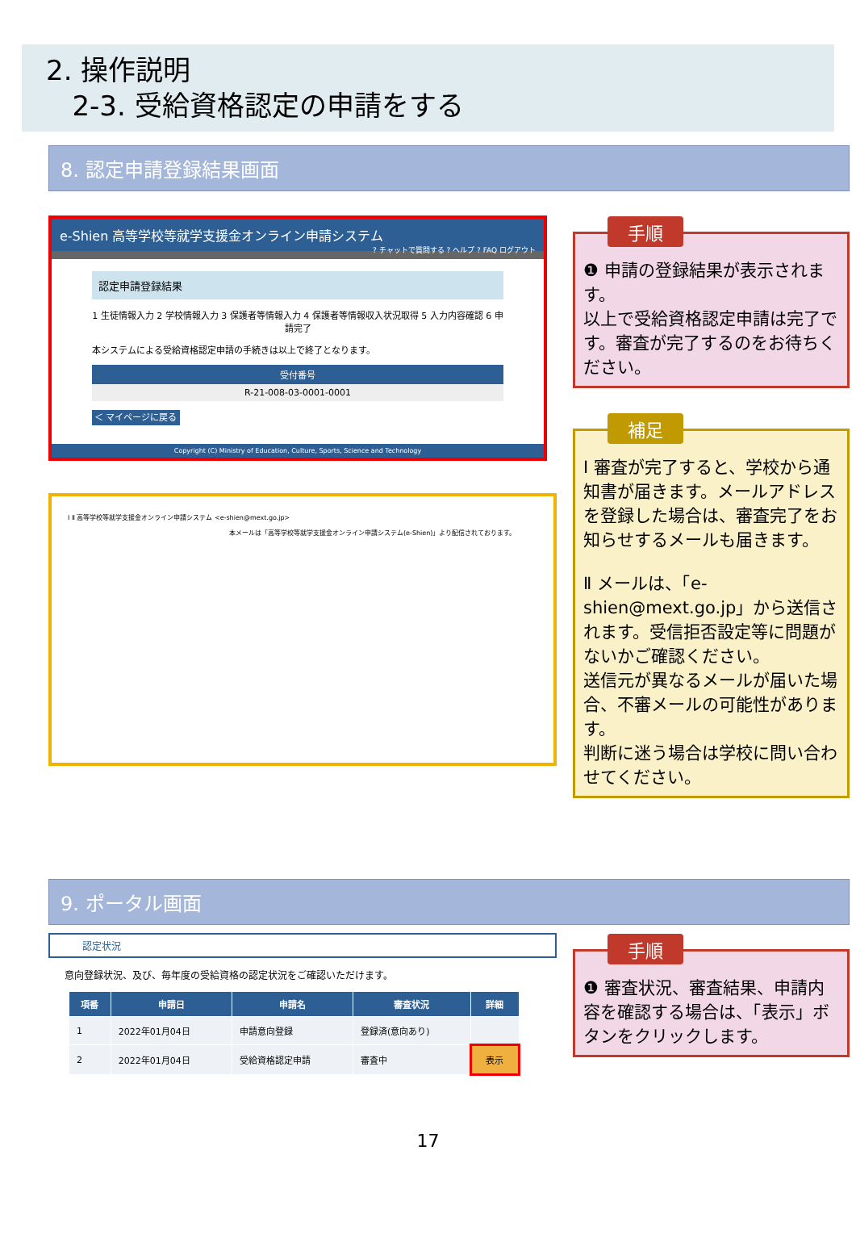2. 操作説明
2-3. 受給資格認定の申請をする
8. 認定申請登録結果画面
e-Shien 高等学校等就学支援金オンライン申請システム ? チャットで質問する ? ヘルプ ? FAQ ログアウト
認定申請登録結果
1 生徒情報入力 2 学校情報入力 3 保護者等情報入力 4 保護者等情報収入状況取得 5 入力内容確認 6 申請完了
本システムによる受給資格認定申請の手続きは以上で終了となります。
受付番号
R-21-008-03-0001-0001
＜ マイページに戻る
Copyright (C) Ministry of Education, Culture, Sports, Science and Technology
Ⅰ Ⅱ 高等学校等就学支援金オンライン申請システム <e-shien@mext.go.jp>
本メールは「高等学校等就学支援金オンライン申請システム(e-Shien)」より配信されております。
手順
❶ 申請の登録結果が表示されます。
以上で受給資格認定申請は完了です。審査が完了するのをお待ちください。
補足
Ⅰ 審査が完了すると、学校から通知書が届きます。メールアドレスを登録した場合は、審査完了をお知らせするメールも届きます。
Ⅱ メールは、「e-shien@mext.go.jp」から送信されます。受信拒否設定等に問題がないかご確認ください。
送信元が異なるメールが届いた場合、不審メールの可能性があります。
判断に迷う場合は学校に問い合わせてください。
9. ポータル画面
認定状況
意向登録状況、及び、毎年度の受給資格の認定状況をご確認いただけます。
| 項番 | 申請日 | 申請名 | 審査状況 | 詳細 |
| --- | --- | --- | --- | --- |
| 1 | 2022年01月04日 | 申請意向登録 | 登録済(意向あり) | |
| 2 | 2022年01月04日 | 受給資格認定申請 | 審査中 | 表示 |
手順
❶ 審査状況、審査結果、申請内容を確認する場合は、「表示」ボタンをクリックします。
17